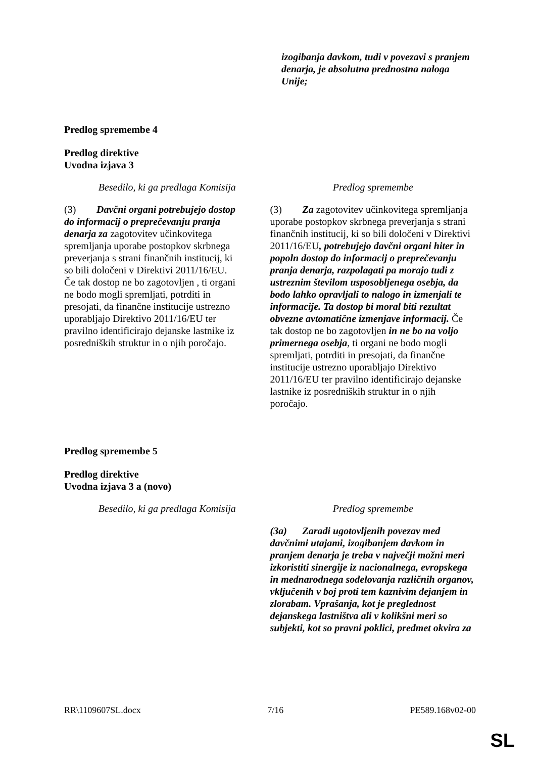| | izogibanja davkom, tudi v povezavi s pranjem denarja, je absolutna prednostna naloga Unije; |
Predlog spremembe 4
Predlog direktive
Uvodna izjava 3
| Besedilo, ki ga predlaga Komisija | Predlog spremembe |
| --- | --- |
| (3) Davčni organi potrebujejo dostop do informacij o preprečevanju pranja denarja za zagotovitev učinkovitega spremljanja uporabe postopkov skrbnega preverjanja s strani finančnih institucij, ki so bili določeni v Direktivi 2011/16/EU. Če tak dostop ne bo zagotovljen , ti organi ne bodo mogli spremljati, potrditi in presojati, da finančne institucije ustrezno uporabljajo Direktivo 2011/16/EU ter pravilno identificirajo dejanske lastnike iz posredniških struktur in o njih poročajo. | (3) Za zagotovitev učinkovitega spremljanja uporabe postopkov skrbnega preverjanja s strani finančnih institucij, ki so bili določeni v Direktivi 2011/16/EU , potrebujejo davčni organi hiter in popoln dostop do informacij o preprečevanju pranja denarja, razpolagati pa morajo tudi z ustreznim številom usposobljenega osebja, da bodo lahko opravljali to nalogo in izmenjali te informacije. Ta dostop bi moral biti rezultat obvezne avtomatične izmenjave informacij. Če tak dostop ne bo zagotovljen in ne bo na voljo primernega osebja , ti organi ne bodo mogli spremljati, potrditi in presojati, da finančne institucije ustrezno uporabljajo Direktivo 2011/16/EU ter pravilno identificirajo dejanske lastnike iz posredniških struktur in o njih poročajo. |
Predlog spremembe 5
Predlog direktive
Uvodna izjava 3 a (novo)
| Besedilo, ki ga predlaga Komisija | Predlog spremembe |
| --- | --- |
| | (3a) Zaradi ugotovljenih povezav med davčnimi utajami, izogibanjem davkom in pranjem denarja je treba v največji možni meri izkoristiti sinergije iz nacionalnega, evropskega in mednarodnega sodelovanja različnih organov, vključenih v boj proti tem kaznivim dejanjem in zlorabam. Vprašanja, kot je preglednost dejanskega lastništva ali v kolikšni meri so subjekti, kot so pravni poklici, predmet okvira za |
RR\1109607SL.docx 7/16 PE589.168v02-00
SL